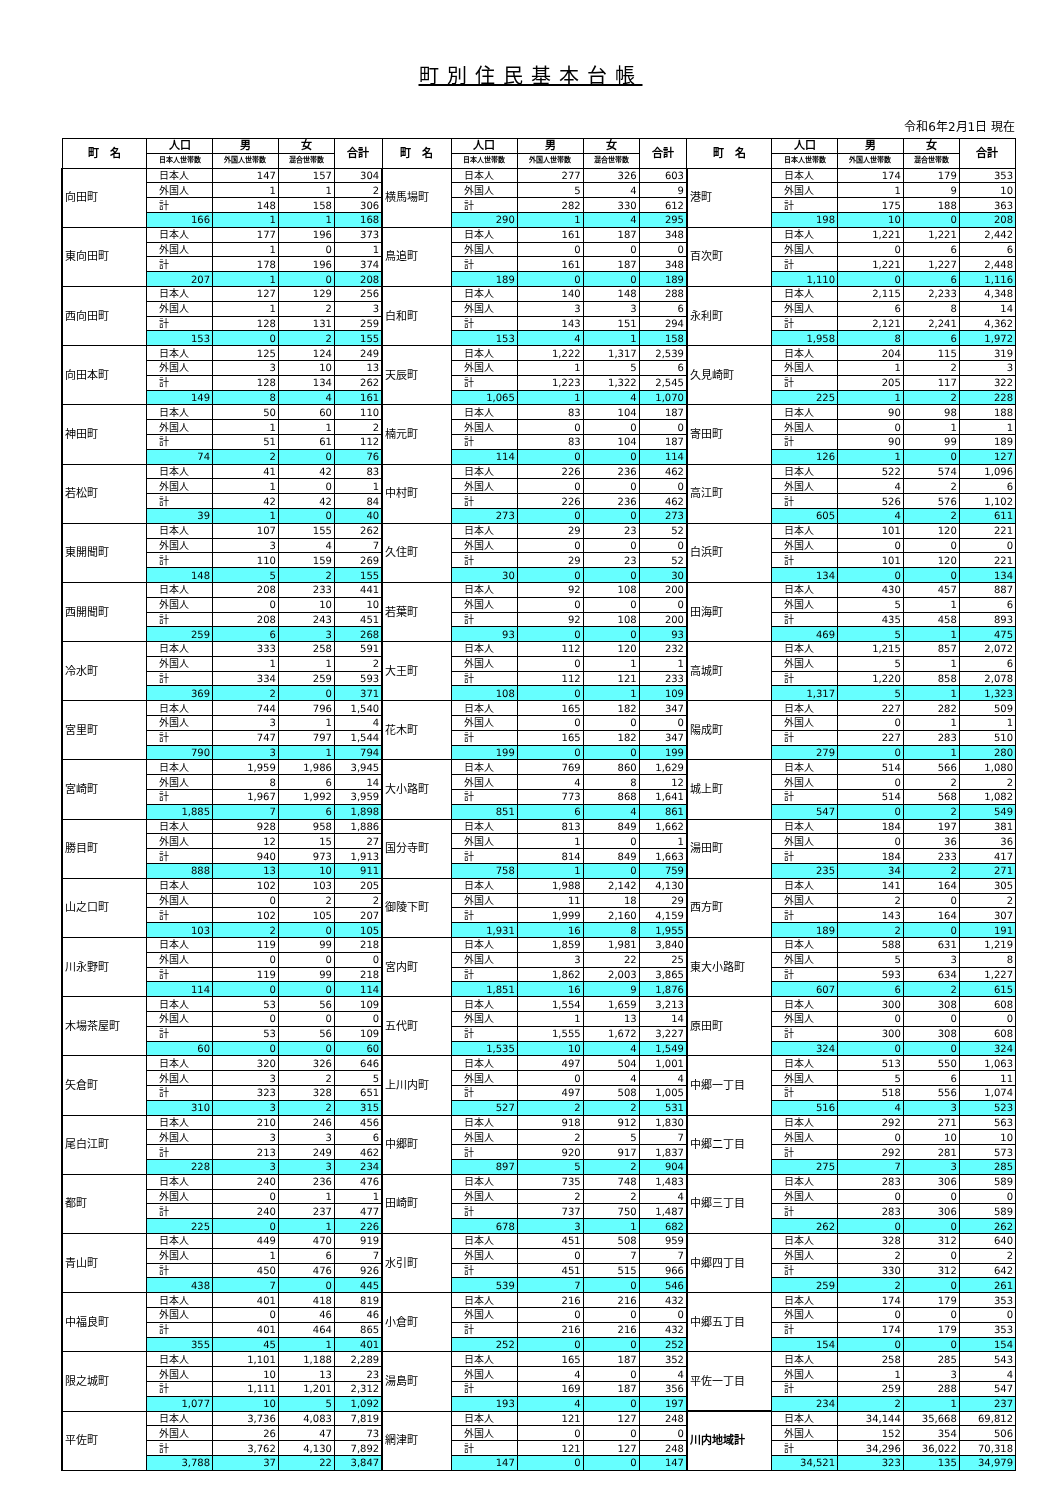町別住民基本台帳
令和6年2月1日 現在
| 町 名 | 人口 | 男 | 女 | 合計 | 町 名 | 人口 | 男 | 女 | 合計 | 町 名 | 人口 | 男 | 女 | 合計 |
| --- | --- | --- | --- | --- | --- | --- | --- | --- | --- | --- | --- | --- | --- | --- |
| | 日本人世帯数 | 外国人世帯数 | 混合世帯数 | | | 日本人世帯数 | 外国人世帯数 | 混合世帯数 | | | 日本人世帯数 | 外国人世帯数 | 混合世帯数 | |
| 向田町 | 日本人 | 147 | 157 | 304 | 横馬場町 | 日本人 | 277 | 326 | 603 | 港町 | 日本人 | 174 | 179 | 353 |
| | 外国人 | 1 | 1 | 2 | | 外国人 | 5 | 4 | 9 | | 外国人 | 1 | 9 | 10 |
| | 計 | 148 | 158 | 306 | | 計 | 282 | 330 | 612 | | 計 | 175 | 188 | 363 |
| | 166 | 1 | 1 | 168 | | 290 | 1 | 4 | 295 | | 198 | 10 | 0 | 208 |
| 東向田町 | 日本人 | 177 | 196 | 373 | 鳥追町 | 日本人 | 161 | 187 | 348 | 百次町 | 日本人 | 1,221 | 1,221 | 2,442 |
| | 外国人 | 1 | 0 | 1 | | 外国人 | 0 | 0 | 0 | | 外国人 | 0 | 6 | 6 |
| | 計 | 178 | 196 | 374 | | 計 | 161 | 187 | 348 | | 計 | 1,221 | 1,227 | 2,448 |
| | 207 | 1 | 0 | 208 | | 189 | 0 | 0 | 189 | | 1,110 | 0 | 6 | 1,116 |
| 西向田町 | 日本人 | 127 | 129 | 256 | 白和町 | 日本人 | 140 | 148 | 288 | 永利町 | 日本人 | 2,115 | 2,233 | 4,348 |
| | 外国人 | 1 | 2 | 3 | | 外国人 | 3 | 3 | 6 | | 外国人 | 6 | 8 | 14 |
| | 計 | 128 | 131 | 259 | | 計 | 143 | 151 | 294 | | 計 | 2,121 | 2,241 | 4,362 |
| | 153 | 0 | 2 | 155 | | 153 | 4 | 1 | 158 | | 1,958 | 8 | 6 | 1,972 |
| 向田本町 | 日本人 | 125 | 124 | 249 | 天辰町 | 日本人 | 1,222 | 1,317 | 2,539 | 久見崎町 | 日本人 | 204 | 115 | 319 |
| | 外国人 | 3 | 10 | 13 | | 外国人 | 1 | 5 | 6 | | 外国人 | 1 | 2 | 3 |
| | 計 | 128 | 134 | 262 | | 計 | 1,223 | 1,322 | 2,545 | | 計 | 205 | 117 | 322 |
| | 149 | 8 | 4 | 161 | | 1,065 | 1 | 4 | 1,070 | | 225 | 1 | 2 | 228 |
| 神田町 | 日本人 | 50 | 60 | 110 | 楠元町 | 日本人 | 83 | 104 | 187 | 寄田町 | 日本人 | 90 | 98 | 188 |
| | 外国人 | 1 | 1 | 2 | | 外国人 | 0 | 0 | 0 | | 外国人 | 0 | 1 | 1 |
| | 計 | 51 | 61 | 112 | | 計 | 83 | 104 | 187 | | 計 | 90 | 99 | 189 |
| | 74 | 2 | 0 | 76 | | 114 | 0 | 0 | 114 | | 126 | 1 | 0 | 127 |
| 若松町 | 日本人 | 41 | 42 | 83 | 中村町 | 日本人 | 226 | 236 | 462 | 高江町 | 日本人 | 522 | 574 | 1,096 |
| | 外国人 | 1 | 0 | 1 | | 外国人 | 0 | 0 | 0 | | 外国人 | 4 | 2 | 6 |
| | 計 | 42 | 42 | 84 | | 計 | 226 | 236 | 462 | | 計 | 526 | 576 | 1,102 |
| | 39 | 1 | 0 | 40 | | 273 | 0 | 0 | 273 | | 605 | 4 | 2 | 611 |
| 東開聞町 | 日本人 | 107 | 155 | 262 | 久住町 | 日本人 | 29 | 23 | 52 | 白浜町 | 日本人 | 101 | 120 | 221 |
| | 外国人 | 3 | 4 | 7 | | 外国人 | 0 | 0 | 0 | | 外国人 | 0 | 0 | 0 |
| | 計 | 110 | 159 | 269 | | 計 | 29 | 23 | 52 | | 計 | 101 | 120 | 221 |
| | 148 | 5 | 2 | 155 | | 30 | 0 | 0 | 30 | | 134 | 0 | 0 | 134 |
| 西開聞町 | 日本人 | 208 | 233 | 441 | 若葉町 | 日本人 | 92 | 108 | 200 | 田海町 | 日本人 | 430 | 457 | 887 |
| | 外国人 | 0 | 10 | 10 | | 外国人 | 0 | 0 | 0 | | 外国人 | 5 | 1 | 6 |
| | 計 | 208 | 243 | 451 | | 計 | 92 | 108 | 200 | | 計 | 435 | 458 | 893 |
| | 259 | 6 | 3 | 268 | | 93 | 0 | 0 | 93 | | 469 | 5 | 1 | 475 |
| 冷水町 | 日本人 | 333 | 258 | 591 | 大王町 | 日本人 | 112 | 120 | 232 | 高城町 | 日本人 | 1,215 | 857 | 2,072 |
| | 外国人 | 1 | 1 | 2 | | 外国人 | 0 | 1 | 1 | | 外国人 | 5 | 1 | 6 |
| | 計 | 334 | 259 | 593 | | 計 | 112 | 121 | 233 | | 計 | 1,220 | 858 | 2,078 |
| | 369 | 2 | 0 | 371 | | 108 | 0 | 1 | 109 | | 1,317 | 5 | 1 | 1,323 |
| 宮里町 | 日本人 | 744 | 796 | 1,540 | 花木町 | 日本人 | 165 | 182 | 347 | 陽成町 | 日本人 | 227 | 282 | 509 |
| | 外国人 | 3 | 1 | 4 | | 外国人 | 0 | 0 | 0 | | 外国人 | 0 | 1 | 1 |
| | 計 | 747 | 797 | 1,544 | | 計 | 165 | 182 | 347 | | 計 | 227 | 283 | 510 |
| | 790 | 3 | 1 | 794 | | 199 | 0 | 0 | 199 | | 279 | 0 | 1 | 280 |
| 宮崎町 | 日本人 | 1,959 | 1,986 | 3,945 | 大小路町 | 日本人 | 769 | 860 | 1,629 | 城上町 | 日本人 | 514 | 566 | 1,080 |
| | 外国人 | 8 | 6 | 14 | | 外国人 | 4 | 8 | 12 | | 外国人 | 0 | 2 | 2 |
| | 計 | 1,967 | 1,992 | 3,959 | | 計 | 773 | 868 | 1,641 | | 計 | 514 | 568 | 1,082 |
| | 1,885 | 7 | 6 | 1,898 | | 851 | 6 | 4 | 861 | | 547 | 0 | 2 | 549 |
| 勝目町 | 日本人 | 928 | 958 | 1,886 | 国分寺町 | 日本人 | 813 | 849 | 1,662 | 湯田町 | 日本人 | 184 | 197 | 381 |
| | 外国人 | 12 | 15 | 27 | | 外国人 | 1 | 0 | 1 | | 外国人 | 0 | 36 | 36 |
| | 計 | 940 | 973 | 1,913 | | 計 | 814 | 849 | 1,663 | | 計 | 184 | 233 | 417 |
| | 888 | 13 | 10 | 911 | | 758 | 1 | 0 | 759 | | 235 | 34 | 2 | 271 |
| 山之口町 | 日本人 | 102 | 103 | 205 | 御陵下町 | 日本人 | 1,988 | 2,142 | 4,130 | 西方町 | 日本人 | 141 | 164 | 305 |
| | 外国人 | 0 | 2 | 2 | | 外国人 | 11 | 18 | 29 | | 外国人 | 2 | 0 | 2 |
| | 計 | 102 | 105 | 207 | | 計 | 1,999 | 2,160 | 4,159 | | 計 | 143 | 164 | 307 |
| | 103 | 2 | 0 | 105 | | 1,931 | 16 | 8 | 1,955 | | 189 | 2 | 0 | 191 |
| 川永野町 | 日本人 | 119 | 99 | 218 | 宮内町 | 日本人 | 1,859 | 1,981 | 3,840 | 東大小路町 | 日本人 | 588 | 631 | 1,219 |
| | 外国人 | 0 | 0 | 0 | | 外国人 | 3 | 22 | 25 | | 外国人 | 5 | 3 | 8 |
| | 計 | 119 | 99 | 218 | | 計 | 1,862 | 2,003 | 3,865 | | 計 | 593 | 634 | 1,227 |
| | 114 | 0 | 0 | 114 | | 1,851 | 16 | 9 | 1,876 | | 607 | 6 | 2 | 615 |
| 木場茶屋町 | 日本人 | 53 | 56 | 109 | 五代町 | 日本人 | 1,554 | 1,659 | 3,213 | 原田町 | 日本人 | 300 | 308 | 608 |
| | 外国人 | 0 | 0 | 0 | | 外国人 | 1 | 13 | 14 | | 外国人 | 0 | 0 | 0 |
| | 計 | 53 | 56 | 109 | | 計 | 1,555 | 1,672 | 3,227 | | 計 | 300 | 308 | 608 |
| | 60 | 0 | 0 | 60 | | 1,535 | 10 | 4 | 1,549 | | 324 | 0 | 0 | 324 |
| 矢倉町 | 日本人 | 320 | 326 | 646 | 上川内町 | 日本人 | 497 | 504 | 1,001 | 中郷一丁目 | 日本人 | 513 | 550 | 1,063 |
| | 外国人 | 3 | 2 | 5 | | 外国人 | 0 | 4 | 4 | | 外国人 | 5 | 6 | 11 |
| | 計 | 323 | 328 | 651 | | 計 | 497 | 508 | 1,005 | | 計 | 518 | 556 | 1,074 |
| | 310 | 3 | 2 | 315 | | 527 | 2 | 2 | 531 | | 516 | 4 | 3 | 523 |
| 尾白江町 | 日本人 | 210 | 246 | 456 | 中郷町 | 日本人 | 918 | 912 | 1,830 | 中郷二丁目 | 日本人 | 292 | 271 | 563 |
| | 外国人 | 3 | 3 | 6 | | 外国人 | 2 | 5 | 7 | | 外国人 | 0 | 10 | 10 |
| | 計 | 213 | 249 | 462 | | 計 | 920 | 917 | 1,837 | | 計 | 292 | 281 | 573 |
| | 228 | 3 | 3 | 234 | | 897 | 5 | 2 | 904 | | 275 | 7 | 3 | 285 |
| 都町 | 日本人 | 240 | 236 | 476 | 田崎町 | 日本人 | 735 | 748 | 1,483 | 中郷三丁目 | 日本人 | 283 | 306 | 589 |
| | 外国人 | 0 | 1 | 1 | | 外国人 | 2 | 2 | 4 | | 外国人 | 0 | 0 | 0 |
| | 計 | 240 | 237 | 477 | | 計 | 737 | 750 | 1,487 | | 計 | 283 | 306 | 589 |
| | 225 | 0 | 1 | 226 | | 678 | 3 | 1 | 682 | | 262 | 0 | 0 | 262 |
| 青山町 | 日本人 | 449 | 470 | 919 | 水引町 | 日本人 | 451 | 508 | 959 | 中郷四丁目 | 日本人 | 328 | 312 | 640 |
| | 外国人 | 1 | 6 | 7 | | 外国人 | 0 | 7 | 7 | | 外国人 | 2 | 0 | 2 |
| | 計 | 450 | 476 | 926 | | 計 | 451 | 515 | 966 | | 計 | 330 | 312 | 642 |
| | 438 | 7 | 0 | 445 | | 539 | 7 | 0 | 546 | | 259 | 2 | 0 | 261 |
| 中福良町 | 日本人 | 401 | 418 | 819 | 小倉町 | 日本人 | 216 | 216 | 432 | 中郷五丁目 | 日本人 | 174 | 179 | 353 |
| | 外国人 | 0 | 46 | 46 | | 外国人 | 0 | 0 | 0 | | 外国人 | 0 | 0 | 0 |
| | 計 | 401 | 464 | 865 | | 計 | 216 | 216 | 432 | | 計 | 174 | 179 | 353 |
| | 355 | 45 | 1 | 401 | | 252 | 0 | 0 | 252 | | 154 | 0 | 0 | 154 |
| 限之城町 | 日本人 | 1,101 | 1,188 | 2,289 | 湯島町 | 日本人 | 165 | 187 | 352 | 平佐一丁目 | 日本人 | 258 | 285 | 543 |
| | 外国人 | 10 | 13 | 23 | | 外国人 | 4 | 0 | 4 | | 外国人 | 1 | 3 | 4 |
| | 計 | 1,111 | 1,201 | 2,312 | | 計 | 169 | 187 | 356 | | 計 | 259 | 288 | 547 |
| | 1,077 | 10 | 5 | 1,092 | | 193 | 4 | 0 | 197 | | 234 | 2 | 1 | 237 |
| 平佐町 | 日本人 | 3,736 | 4,083 | 7,819 | 網津町 | 日本人 | 121 | 127 | 248 | 川内地域計 | 日本人 | 34,144 | 35,668 | 69,812 |
| | 外国人 | 26 | 47 | 73 | | 外国人 | 0 | 0 | 0 | | 外国人 | 152 | 354 | 506 |
| | 計 | 3,762 | 4,130 | 7,892 | | 計 | 121 | 127 | 248 | | 計 | 34,296 | 36,022 | 70,318 |
| | 3,788 | 37 | 22 | 3,847 | | 147 | 0 | 0 | 147 | | 34,521 | 323 | 135 | 34,979 |